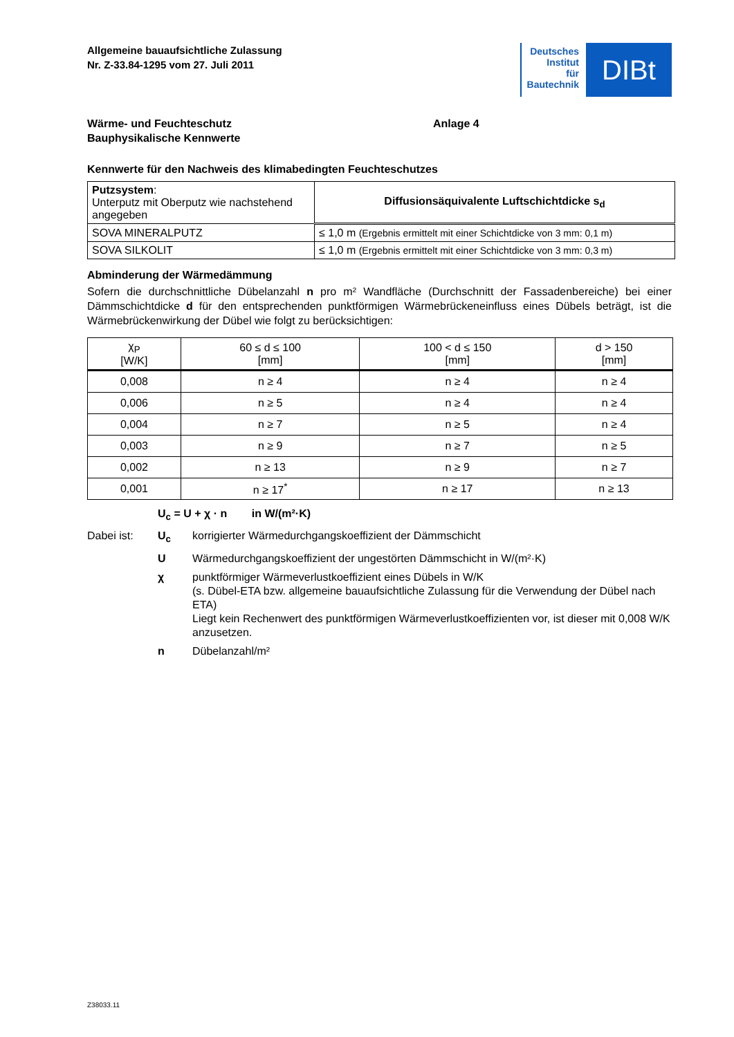Allgemeine bauaufsichtliche Zulassung
Nr. Z-33.84-1295 vom 27. Juli 2011
Deutsches
Institut
für
Bautechnik
DIBt
Wärme- und Feuchteschutz
Bauphysikalische Kennwerte
Anlage 4
Kennwerte für den Nachweis des klimabedingten Feuchteschutzes
| Putzsystem : Unterputz mit Oberputz wie nachstehend angegeben | Diffusionsäquivalente Luftschichtdicke s<sub>d</sub> |
| SOVA MINERALPUTZ | ≤ 1,0 m (Ergebnis ermittelt mit einer Schichtdicke von 3 mm: 0,1 m) |
| SOVA SILKOLIT | ≤ 1,0 m (Ergebnis ermittelt mit einer Schichtdicke von 3 mm: 0,3 m) |
Abminderung der Wärmedämmung
Sofern die durchschnittliche Dübelanzahl n pro m² Wandfläche (Durchschnitt der Fassadenbereiche) bei einer Dämmschichtdicke d für den entsprechenden punktförmigen Wärmebrückeneinfluss eines Dübels beträgt, ist die Wärmebrückenwirkung der Dübel wie folgt zu berücksichtigen:
| χ<sub>P</sub> [W/K] | 60 ≤ d ≤ 100 [mm] | 100 < d ≤ 150 [mm] | d > 150 [mm] |
| --- | --- | --- | --- |
| 0,008 | n ≥ 4 | n ≥ 4 | n ≥ 4 |
| 0,006 | n ≥ 5 | n ≥ 4 | n ≥ 4 |
| 0,004 | n ≥ 7 | n ≥ 5 | n ≥ 4 |
| 0,003 | n ≥ 9 | n ≥ 7 | n ≥ 5 |
| 0,002 | n ≥ 13 | n ≥ 9 | n ≥ 7 |
| 0,001 | n ≥ 17<sup>*</sup> | n ≥ 17 | n ≥ 13 |
U<sub>c</sub> = U + χ · n in W/(m²·K)
Dabei ist: U<sub>c</sub> korrigierter Wärmedurchgangskoeffizient der Dämmschicht
U Wärmedurchgangskoeffizient der ungestörten Dämmschicht in W/(m²·K)
χ punktförmiger Wärmeverlustkoeffizient eines Dübels in W/K
(s. Dübel-ETA bzw. allgemeine bauaufsichtliche Zulassung für die Verwendung der Dübel nach ETA)
Liegt kein Rechenwert des punktförmigen Wärmeverlustkoeffizienten vor, ist dieser mit 0,008 W/K anzusetzen.
n Dübelanzahl/m²
Z38033.11